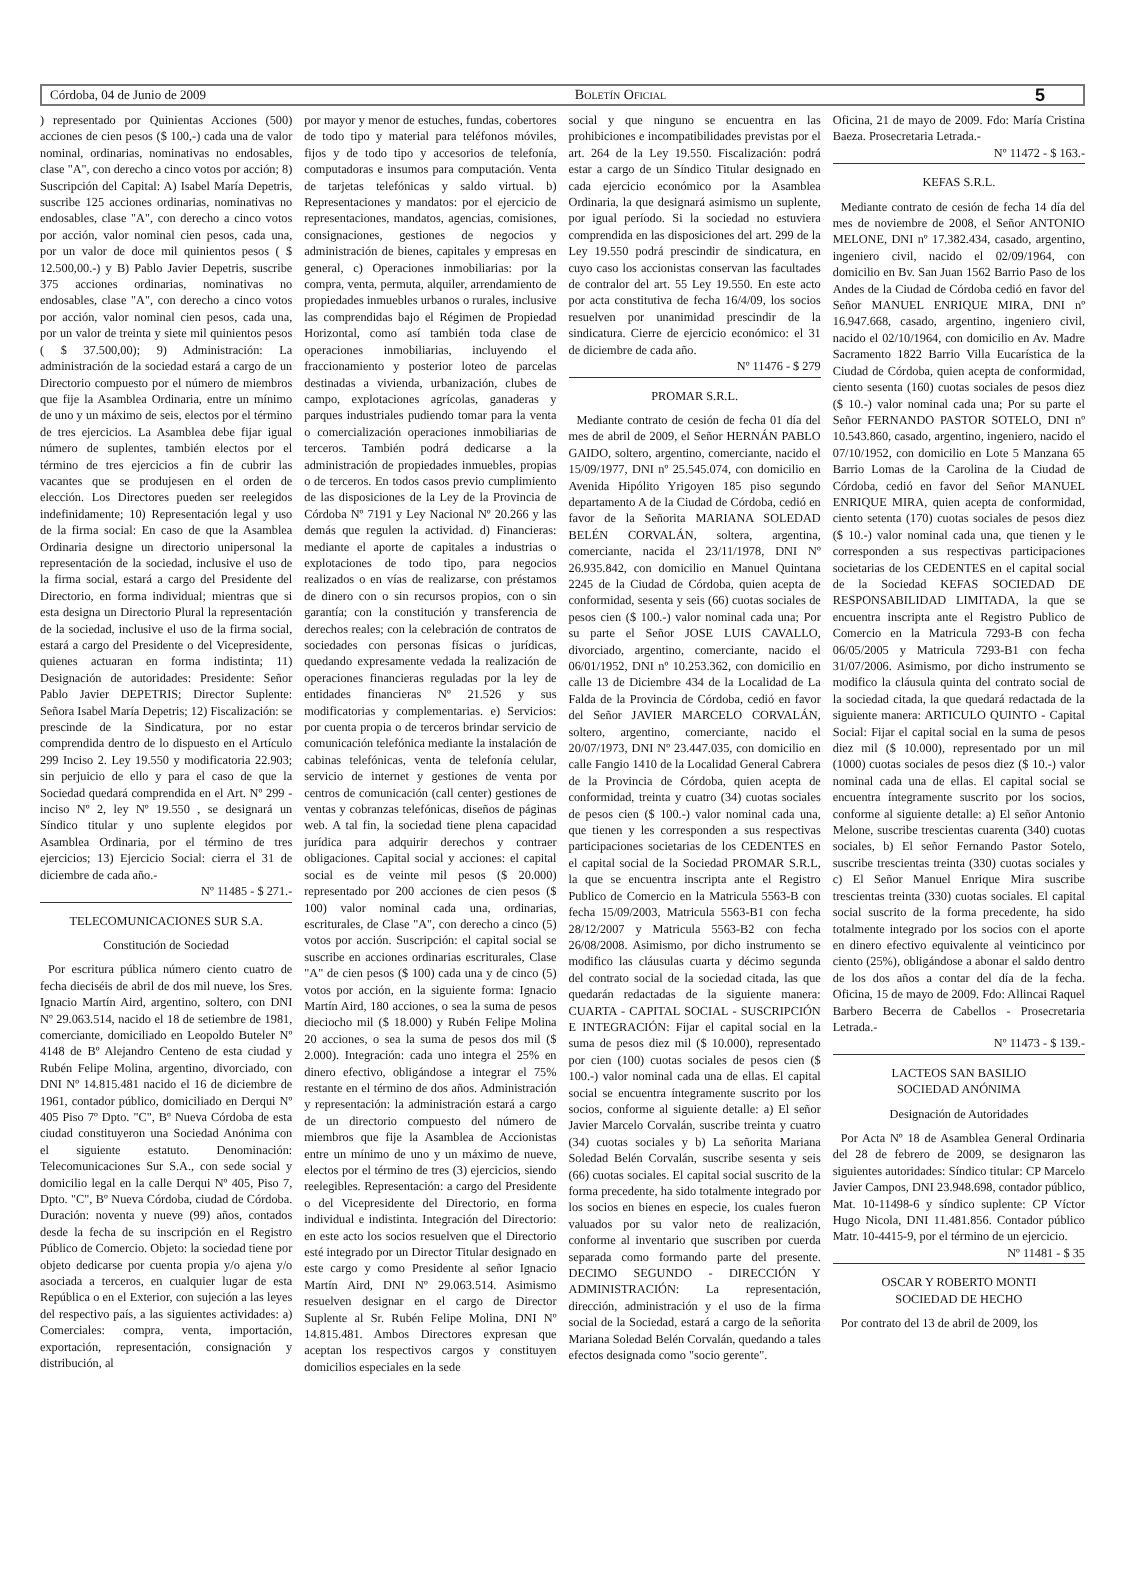Córdoba, 04 de Junio de 2009 Boletín Oficial 5
) representado por Quinientas Acciones (500) acciones de cien pesos ($ 100,-) cada una de valor nominal, ordinarias, nominativas no endosables, clase "A", con derecho a cinco votos por acción; 8) Suscripción del Capital: A) Isabel María Depetris, suscribe 125 acciones ordinarias, nominativas no endosables, clase "A", con derecho a cinco votos por acción, valor nominal cien pesos, cada una, por un valor de doce mil quinientos pesos ( $ 12.500,00.-) y B) Pablo Javier Depetris, suscribe 375 acciones ordinarias, nominativas no endosables, clase "A", con derecho a cinco votos por acción, valor nominal cien pesos, cada una, por un valor de treinta y siete mil quinientos pesos ( $ 37.500,00); 9) Administración: La administración de la sociedad estará a cargo de un Directorio compuesto por el número de miembros que fije la Asamblea Ordinaria, entre un mínimo de uno y un máximo de seis, electos por el término de tres ejercicios. La Asamblea debe fijar igual número de suplentes, también electos por el término de tres ejercicios a fin de cubrir las vacantes que se produjesen en el orden de elección. Los Directores pueden ser reelegidos indefinidamente; 10) Representación legal y uso de la firma social: En caso de que la Asamblea Ordinaria designe un directorio unipersonal la representación de la sociedad, inclusive el uso de la firma social, estará a cargo del Presidente del Directorio, en forma individual; mientras que si esta designa un Directorio Plural la representación de la sociedad, inclusive el uso de la firma social, estará a cargo del Presidente o del Vicepresidente, quienes actuaran en forma indistinta; 11) Designación de autoridades: Presidente: Señor Pablo Javier DEPETRIS; Director Suplente: Señora Isabel María Depetris; 12) Fiscalización: se prescinde de la Sindicatura, por no estar comprendida dentro de lo dispuesto en el Artículo 299 Inciso 2. Ley 19.550 y modificatoria 22.903; sin perjuicio de ello y para el caso de que la Sociedad quedará comprendida en el Art. Nº 299 - inciso Nº 2, ley Nº 19.550 , se designará un Síndico titular y uno suplente elegidos por Asamblea Ordinaria, por el término de tres ejercicios; 13) Ejercicio Social: cierra el 31 de diciembre de cada año.-
Nº 11485 - $ 271.-
TELECOMUNICACIONES SUR S.A.
Constitución de Sociedad
Por escritura pública número ciento cuatro de fecha dieciséis de abril de dos mil nueve, los Sres. Ignacio Martín Aird, argentino, soltero, con DNI Nº 29.063.514, nacido el 18 de setiembre de 1981, comerciante, domiciliado en Leopoldo Buteler Nº 4148 de Bº Alejandro Centeno de esta ciudad y Rubén Felipe Molina, argentino, divorciado, con DNI Nº 14.815.481 nacido el 16 de diciembre de 1961, contador público, domiciliado en Derqui Nº 405 Piso 7º Dpto. "C", Bº Nueva Córdoba de esta ciudad constituyeron una Sociedad Anónima con el siguiente estatuto. Denominación: Telecomunicaciones Sur S.A., con sede social y domicilio legal en la calle Derqui Nº 405, Piso 7, Dpto. "C", Bº Nueva Córdoba, ciudad de Córdoba. Duración: noventa y nueve (99) años, contados desde la fecha de su inscripción en el Registro Público de Comercio. Objeto: la sociedad tiene por objeto dedicarse por cuenta propia y/o ajena y/o asociada a terceros, en cualquier lugar de esta República o en el Exterior, con sujeción a las leyes del respectivo país, a las siguientes actividades: a) Comerciales: compra, venta, importación, exportación, representación, consignación y distribución, al
por mayor y menor de estuches, fundas, cobertores de todo tipo y material para teléfonos móviles, fijos y de todo tipo y accesorios de telefonía, computadoras e insumos para computación. Venta de tarjetas telefónicas y saldo virtual. b) Representaciones y mandatos: por el ejercicio de representaciones, mandatos, agencias, comisiones, consignaciones, gestiones de negocios y administración de bienes, capitales y empresas en general, c) Operaciones inmobiliarias: por la compra, venta, permuta, alquiler, arrendamiento de propiedades inmuebles urbanos o rurales, inclusive las comprendidas bajo el Régimen de Propiedad Horizontal, como así también toda clase de operaciones inmobiliarias, incluyendo el fraccionamiento y posterior loteo de parcelas destinadas a vivienda, urbanización, clubes de campo, explotaciones agrícolas, ganaderas y parques industriales pudiendo tomar para la venta o comercialización operaciones inmobiliarias de terceros. También podrá dedicarse a la administración de propiedades inmuebles, propias o de terceros. En todos casos previo cumplimiento de las disposiciones de la Ley de la Provincia de Córdoba Nº 7191 y Ley Nacional Nº 20.266 y las demás que regulen la actividad. d) Financieras: mediante el aporte de capitales a industrias o explotaciones de todo tipo, para negocios realizados o en vías de realizarse, con préstamos de dinero con o sin recursos propios, con o sin garantía; con la constitución y transferencia de derechos reales; con la celebración de contratos de sociedades con personas físicas o jurídicas, quedando expresamente vedada la realización de operaciones financieras reguladas por la ley de entidades financieras Nº 21.526 y sus modificatorias y complementarias. e) Servicios: por cuenta propia o de terceros brindar servicio de comunicación telefónica mediante la instalación de cabinas telefónicas, venta de telefonía celular, servicio de internet y gestiones de venta por centros de comunicación (call center) gestiones de ventas y cobranzas telefónicas, diseños de páginas web. A tal fin, la sociedad tiene plena capacidad jurídica para adquirir derechos y contraer obligaciones. Capital social y acciones: el capital social es de veinte mil pesos ($ 20.000) representado por 200 acciones de cien pesos ($ 100) valor nominal cada una, ordinarias, escriturales, de Clase "A", con derecho a cinco (5) votos por acción. Suscripción: el capital social se suscribe en acciones ordinarias escriturales, Clase "A" de cien pesos ($ 100) cada una y de cinco (5) votos por acción, en la siguiente forma: Ignacio Martín Aird, 180 acciones, o sea la suma de pesos dieciocho mil ($ 18.000) y Rubén Felipe Molina 20 acciones, o sea la suma de pesos dos mil ($ 2.000). Integración: cada uno integra el 25% en dinero efectivo, obligándose a integrar el 75% restante en el término de dos años. Administración y representación: la administración estará a cargo de un directorio compuesto del número de miembros que fije la Asamblea de Accionistas entre un mínimo de uno y un máximo de nueve, electos por el término de tres (3) ejercicios, siendo reelegibles. Representación: a cargo del Presidente o del Vicepresidente del Directorio, en forma individual e indistinta. Integración del Directorio: en este acto los socios resuelven que el Directorio esté integrado por un Director Titular designado en este cargo y como Presidente al señor Ignacio Martín Aird, DNI Nº 29.063.514. Asimismo resuelven designar en el cargo de Director Suplente al Sr. Rubén Felipe Molina, DNI Nº 14.815.481. Ambos Directores expresan que aceptan los respectivos cargos y constituyen domicilios especiales en la sede
social y que ninguno se encuentra en las prohibiciones e incompatibilidades previstas por el art. 264 de la Ley 19.550. Fiscalización: podrá estar a cargo de un Síndico Titular designado en cada ejercicio económico por la Asamblea Ordinaria, la que designará asimismo un suplente, por igual período. Si la sociedad no estuviera comprendida en las disposiciones del art. 299 de la Ley 19.550 podrá prescindir de sindicatura, en cuyo caso los accionistas conservan las facultades de contralor del art. 55 Ley 19.550. En este acto por acta constitutiva de fecha 16/4/09, los socios resuelven por unanimidad prescindir de la sindicatura. Cierre de ejercicio económico: el 31 de diciembre de cada año.
Nº 11476 - $ 279
PROMAR S.R.L.
Mediante contrato de cesión de fecha 01 día del mes de abril de 2009, el Señor HERNÁN PABLO GAIDO, soltero, argentino, comerciante, nacido el 15/09/1977, DNI nº 25.545.074, con domicilio en Avenida Hipólito Yrigoyen 185 piso segundo departamento A de la Ciudad de Córdoba, cedió en favor de la Señorita MARIANA SOLEDAD BELÉN CORVALÁN, soltera, argentina, comerciante, nacida el 23/11/1978, DNI Nº 26.935.842, con domicilio en Manuel Quintana 2245 de la Ciudad de Córdoba, quien acepta de conformidad, sesenta y seis (66) cuotas sociales de pesos cien ($ 100.-) valor nominal cada una; Por su parte el Señor JOSE LUIS CAVALLO, divorciado, argentino, comerciante, nacido el 06/01/1952, DNI nº 10.253.362, con domicilio en calle 13 de Diciembre 434 de la Localidad de La Falda de la Provincia de Córdoba, cedió en favor del Señor JAVIER MARCELO CORVALÁN, soltero, argentino, comerciante, nacido el 20/07/1973, DNI Nº 23.447.035, con domicilio en calle Fangio 1410 de la Localidad General Cabrera de la Provincia de Córdoba, quien acepta de conformidad, treinta y cuatro (34) cuotas sociales de pesos cien ($ 100.-) valor nominal cada una, que tienen y les corresponden a sus respectivas participaciones societarias de los CEDENTES en el capital social de la Sociedad PROMAR S.R.L, la que se encuentra inscripta ante el Registro Publico de Comercio en la Matricula 5563-B con fecha 15/09/2003, Matricula 5563-B1 con fecha 28/12/2007 y Matricula 5563-B2 con fecha 26/08/2008. Asimismo, por dicho instrumento se modifico las cláusulas cuarta y décimo segunda del contrato social de la sociedad citada, las que quedarán redactadas de la siguiente manera: CUARTA - CAPITAL SOCIAL - SUSCRIPCIÓN E INTEGRACIÓN: Fijar el capital social en la suma de pesos diez mil ($ 10.000), representado por cien (100) cuotas sociales de pesos cien ($ 100.-) valor nominal cada una de ellas. El capital social se encuentra íntegramente suscrito por los socios, conforme al siguiente detalle: a) El señor Javier Marcelo Corvalán, suscribe treinta y cuatro (34) cuotas sociales y b) La señorita Mariana Soledad Belén Corvalán, suscribe sesenta y seis (66) cuotas sociales. El capital social suscrito de la forma precedente, ha sido totalmente integrado por los socios en bienes en especie, los cuales fueron valuados por su valor neto de realización, conforme al inventario que suscriben por cuerda separada como formando parte del presente. DECIMO SEGUNDO - DIRECCIÓN Y ADMINISTRACIÓN: La representación, dirección, administración y el uso de la firma social de la Sociedad, estará a cargo de la señorita Mariana Soledad Belén Corvalán, quedando a tales efectos designada como "socio gerente".
Oficina, 21 de mayo de 2009. Fdo: María Cristina Baeza. Prosecretaria Letrada.-
Nº 11472 - $ 163.-
KEFAS S.R.L.
Mediante contrato de cesión de fecha 14 día del mes de noviembre de 2008, el Señor ANTONIO MELONE, DNI nº 17.382.434, casado, argentino, ingeniero civil, nacido el 02/09/1964, con domicilio en Bv. San Juan 1562 Barrio Paso de los Andes de la Ciudad de Córdoba cedió en favor del Señor MANUEL ENRIQUE MIRA, DNI nº 16.947.668, casado, argentino, ingeniero civil, nacido el 02/10/1964, con domicilio en Av. Madre Sacramento 1822 Barrio Villa Eucarística de la Ciudad de Córdoba, quien acepta de conformidad, ciento sesenta (160) cuotas sociales de pesos diez ($ 10.-) valor nominal cada una; Por su parte el Señor FERNANDO PASTOR SOTELO, DNI nº 10.543.860, casado, argentino, ingeniero, nacido el 07/10/1952, con domicilio en Lote 5 Manzana 65 Barrio Lomas de la Carolina de la Ciudad de Córdoba, cedió en favor del Señor MANUEL ENRIQUE MIRA, quien acepta de conformidad, ciento setenta (170) cuotas sociales de pesos diez ($ 10.-) valor nominal cada una, que tienen y le corresponden a sus respectivas participaciones societarias de los CEDENTES en el capital social de la Sociedad KEFAS SOCIEDAD DE RESPONSABILIDAD LIMITADA, la que se encuentra inscripta ante el Registro Publico de Comercio en la Matricula 7293-B con fecha 06/05/2005 y Matricula 7293-B1 con fecha 31/07/2006. Asimismo, por dicho instrumento se modifico la cláusula quinta del contrato social de la sociedad citada, la que quedará redactada de la siguiente manera: ARTICULO QUINTO - Capital Social: Fijar el capital social en la suma de pesos diez mil ($ 10.000), representado por un mil (1000) cuotas sociales de pesos diez ($ 10.-) valor nominal cada una de ellas. El capital social se encuentra íntegramente suscrito por los socios, conforme al siguiente detalle: a) El señor Antonio Melone, suscribe trescientas cuarenta (340) cuotas sociales, b) El señor Fernando Pastor Sotelo, suscribe trescientas treinta (330) cuotas sociales y c) El Señor Manuel Enrique Mira suscribe trescientas treinta (330) cuotas sociales. El capital social suscrito de la forma precedente, ha sido totalmente integrado por los socios con el aporte en dinero efectivo equivalente al veinticinco por ciento (25%), obligándose a abonar el saldo dentro de los dos años a contar del día de la fecha. Oficina, 15 de mayo de 2009. Fdo: Allincai Raquel Barbero Becerra de Cabellos - Prosecretaria Letrada.-
Nº 11473 - $ 139.-
LACTEOS SAN BASILIO
SOCIEDAD ANÓNIMA
Designación de Autoridades
Por Acta Nº 18 de Asamblea General Ordinaria del 28 de febrero de 2009, se designaron las siguientes autoridades: Síndico titular: CP Marcelo Javier Campos, DNI 23.948.698, contador público, Mat. 10-11498-6 y síndico suplente: CP Víctor Hugo Nicola, DNI 11.481.856. Contador público Matr. 10-4415-9, por el término de un ejercicio.
Nº 11481 - $ 35
OSCAR Y ROBERTO MONTI
SOCIEDAD DE HECHO
Por contrato del 13 de abril de 2009, los